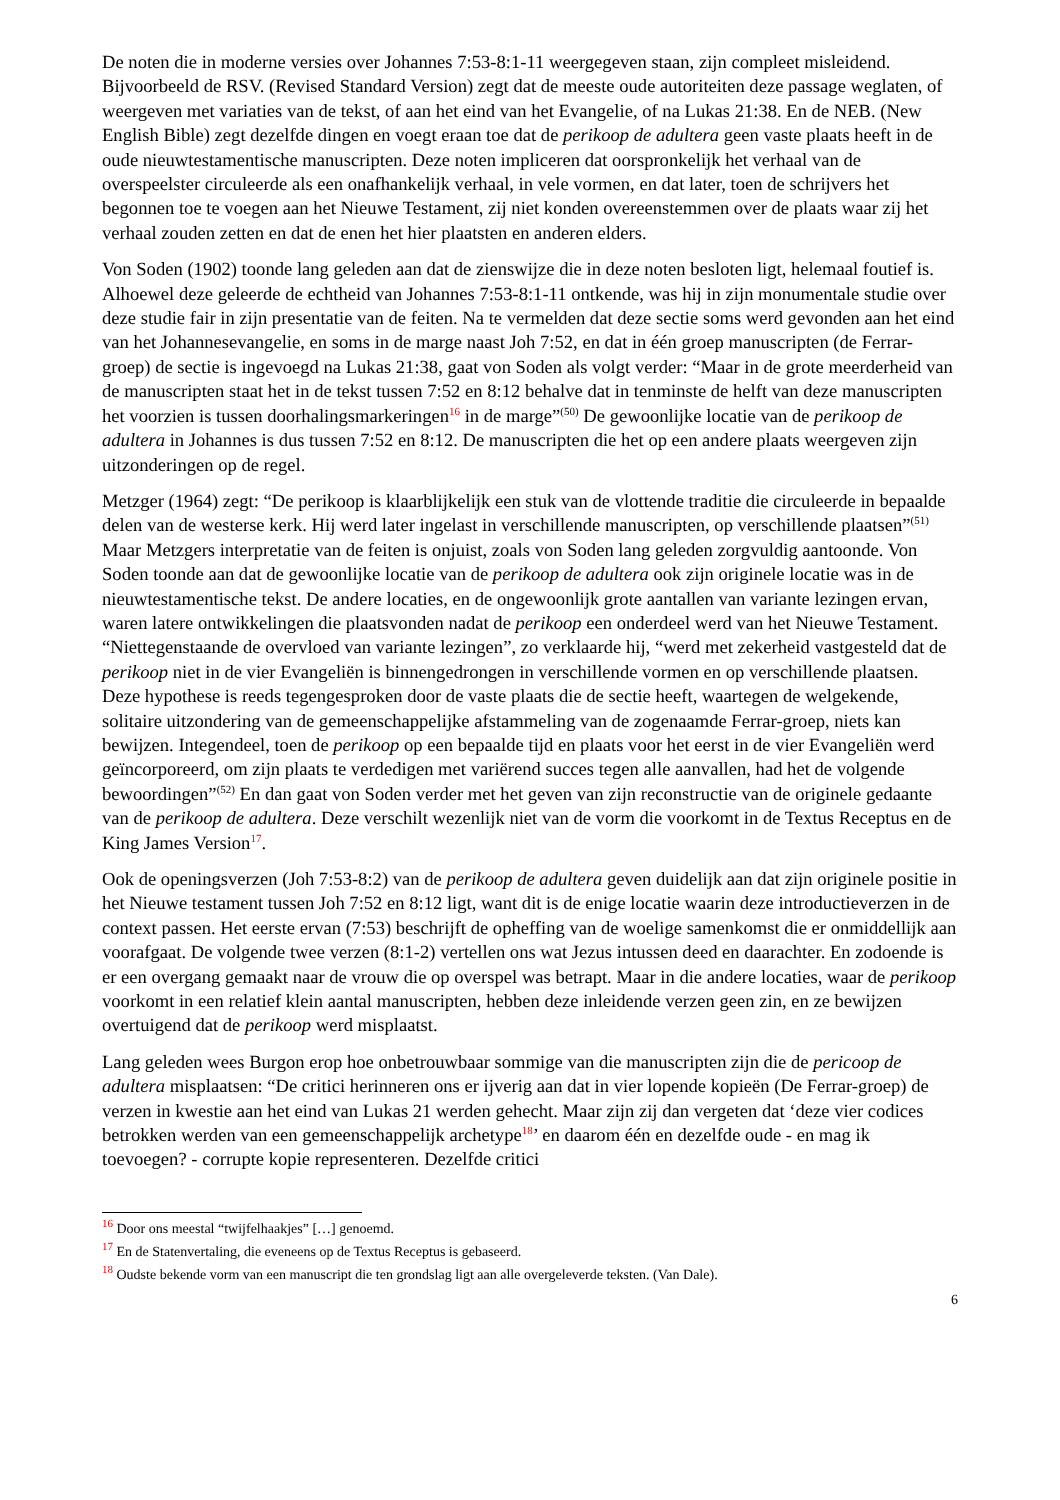De noten die in moderne versies over Johannes 7:53-8:1-11 weergegeven staan, zijn compleet misleidend. Bijvoorbeeld de RSV. (Revised Standard Version) zegt dat de meeste oude autoriteiten deze passage weglaten, of weergeven met variaties van de tekst, of aan het eind van het Evangelie, of na Lukas 21:38. En de NEB. (New English Bible) zegt dezelfde dingen en voegt eraan toe dat de perikoop de adultera geen vaste plaats heeft in de oude nieuwtestamentische manuscripten. Deze noten impliceren dat oorspronkelijk het verhaal van de overspeelster circuleerde als een onafhankelijk verhaal, in vele vormen, en dat later, toen de schrijvers het begonnen toe te voegen aan het Nieuwe Testament, zij niet konden overeenstemmen over de plaats waar zij het verhaal zouden zetten en dat de enen het hier plaatsten en anderen elders.
Von Soden (1902) toonde lang geleden aan dat de zienswijze die in deze noten besloten ligt, helemaal foutief is. Alhoewel deze geleerde de echtheid van Johannes 7:53-8:1-11 ontkende, was hij in zijn monumentale studie over deze studie fair in zijn presentatie van de feiten. Na te vermelden dat deze sectie soms werd gevonden aan het eind van het Johannesevangelie, en soms in de marge naast Joh 7:52, en dat in één groep manuscripten (de Ferrar-groep) de sectie is ingevoegd na Lukas 21:38, gaat von Soden als volgt verder: “Maar in de grote meerderheid van de manuscripten staat het in de tekst tussen 7:52 en 8:12 behalve dat in tenminste de helft van deze manuscripten het voorzien is tussen doorhalingsmarkeringen<sup>16</sup> in de marge”<sup>(50)</sup> De gewoonlijke locatie van de perikoop de adultera in Johannes is dus tussen 7:52 en 8:12. De manuscripten die het op een andere plaats weergeven zijn uitzonderingen op de regel.
Metzger (1964) zegt: “De perikoop is klaarblijkelijk een stuk van de vlottende traditie die circuleerde in bepaalde delen van de westerse kerk. Hij werd later ingelast in verschillende manuscripten, op verschillende plaatsen”<sup>(51)</sup> Maar Metzgers interpretatie van de feiten is onjuist, zoals von Soden lang geleden zorgvuldig aantoonde. Von Soden toonde aan dat de gewoonlijke locatie van de perikoop de adultera ook zijn originele locatie was in de nieuwtestamentische tekst. De andere locaties, en de ongewoonlijk grote aantallen van variante lezingen ervan, waren latere ontwikkelingen die plaatsvonden nadat de perikoop een onderdeel werd van het Nieuwe Testament. “Niettegenstaande de overvloed van variante lezingen”, zo verklaarde hij, “werd met zekerheid vastgesteld dat de perikoop niet in de vier Evangeliën is binnengedrongen in verschillende vormen en op verschillende plaatsen. Deze hypothese is reeds tegengesproken door de vaste plaats die de sectie heeft, waartegen de welgekende, solitaire uitzondering van de gemeenschappelijke afstammeling van de zogenaamde Ferrar-groep, niets kan bewijzen. Integendeel, toen de perikoop op een bepaalde tijd en plaats voor het eerst in de vier Evangeliën werd geïncorporeerd, om zijn plaats te verdedigen met variërend succes tegen alle aanvallen, had het de volgende bewoordingen”<sup>(52)</sup> En dan gaat von Soden verder met het geven van zijn reconstructie van de originele gedaante van de perikoop de adultera. Deze verschilt wezenlijk niet van de vorm die voorkomt in de Textus Receptus en de King James Version<sup>17</sup>.
Ook de openingsverzen (Joh 7:53-8:2) van de perikoop de adultera geven duidelijk aan dat zijn originele positie in het Nieuwe testament tussen Joh 7:52 en 8:12 ligt, want dit is de enige locatie waarin deze introductieverzen in de context passen. Het eerste ervan (7:53) beschrijft de opheffing van de woelige samenkomst die er onmiddellijk aan voorafgaat. De volgende twee verzen (8:1-2) vertellen ons wat Jezus intussen deed en daarachter. En zodoende is er een overgang gemaakt naar de vrouw die op overspel was betrapt. Maar in die andere locaties, waar de perikoop voorkomt in een relatief klein aantal manuscripten, hebben deze inleidende verzen geen zin, en ze bewijzen overtuigend dat de perikoop werd misplaatst.
Lang geleden wees Burgon erop hoe onbetrouwbaar sommige van die manuscripten zijn die de pericoop de adultera misplaatsen: “De critici herinneren ons er ijverig aan dat in vier lopende kopieën (De Ferrar-groep) de verzen in kwestie aan het eind van Lukas 21 werden gehecht. Maar zijn zij dan vergeten dat ‘deze vier codices betrokken werden van een gemeenschappelijk archetype<sup>18</sup>’ en daarom één en dezelfde oude - en mag ik toevoegen? - corrupte kopie representeren. Dezelfde critici
<sup>16</sup> Door ons meestal “twijfelhaakjes” […] genoemd.
<sup>17</sup> En de Statenvertaling, die eveneens op de Textus Receptus is gebaseerd.
<sup>18</sup> Oudste bekende vorm van een manuscript die ten grondslag ligt aan alle overgeleverde teksten. (Van Dale).
6